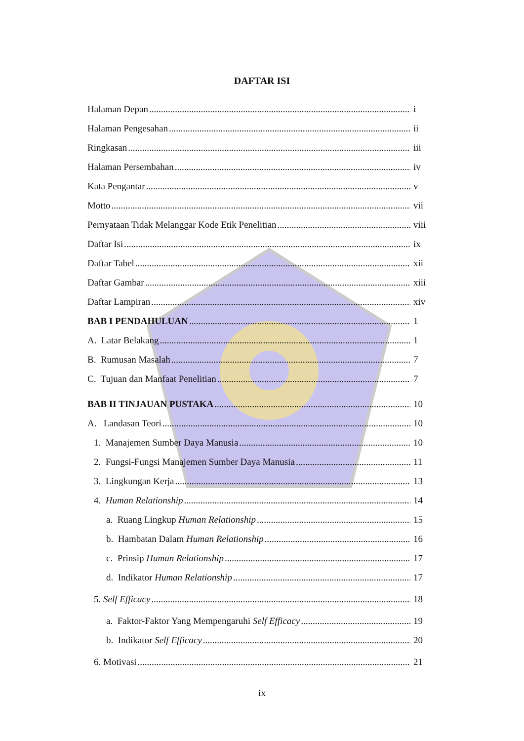DAFTAR ISI
Halaman Depan i
Halaman Pengesahan ii
Ringkasan iii
Halaman Persembahan iv
Kata Pengantar v
Motto vii
Pernyataan Tidak Melanggar Kode Etik Penelitian viii
Daftar Isi ix
Daftar Tabel xii
Daftar Gambar xiii
Daftar Lampiran xiv
BAB I PENDAHULUAN 1
A. Latar Belakang 1
B. Rumusan Masalah 7
C. Tujuan dan Manfaat Penelitian 7
BAB II TINJAUAN PUSTAKA 10
A. Landasan Teori 10
1. Manajemen Sumber Daya Manusia 10
2. Fungsi-Fungsi Manajemen Sumber Daya Manusia 11
3. Lingkungan Kerja 13
4. Human Relationship 14
a. Ruang Lingkup Human Relationship 15
b. Hambatan Dalam Human Relationship 16
c. Prinsip Human Relationship 17
d. Indikator Human Relationship 17
5. Self Efficacy 18
a. Faktor-Faktor Yang Mempengaruhi Self Efficacy 19
b. Indikator Self Efficacy 20
6. Motivasi 21
ix